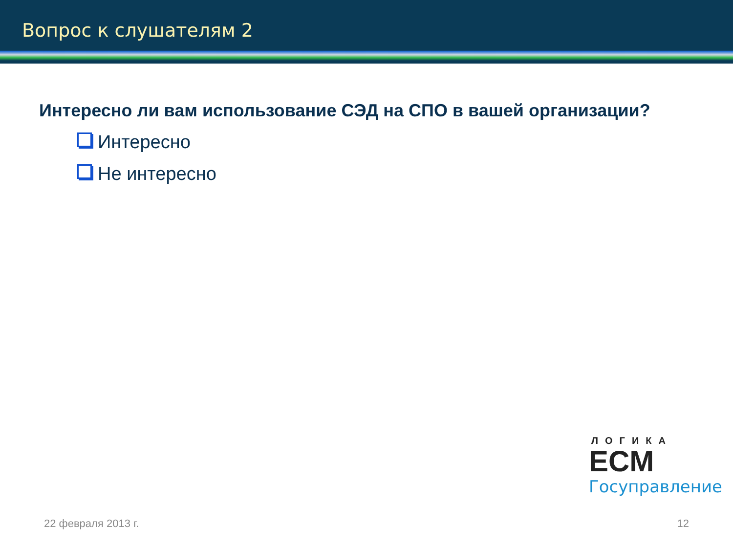Вопрос к слушателям 2
Интересно ли вам использование СЭД на СПО в вашей организации?
Интересно
Не интересно
ЛОГИКА
ECM
Госуправление
22 февраля 2013 г. 12